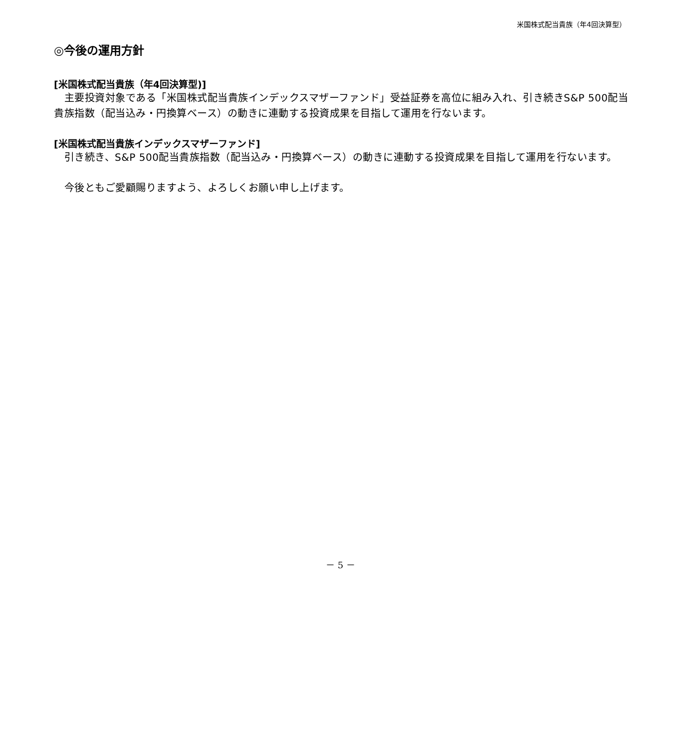米国株式配当貴族（年4回決算型）
◎今後の運用方針
[米国株式配当貴族（年4回決算型)]
　主要投資対象である「米国株式配当貴族インデックスマザーファンド」受益証券を高位に組み入れ、引き続きS&P 500配当貴族指数（配当込み・円換算ベース）の動きに連動する投資成果を目指して運用を行ないます。
[米国株式配当貴族インデックスマザーファンド]
　引き続き、S&P 500配当貴族指数（配当込み・円換算ベース）の動きに連動する投資成果を目指して運用を行ないます。
　今後ともご愛顧賜りますよう、よろしくお願い申し上げます。
－ 5 －